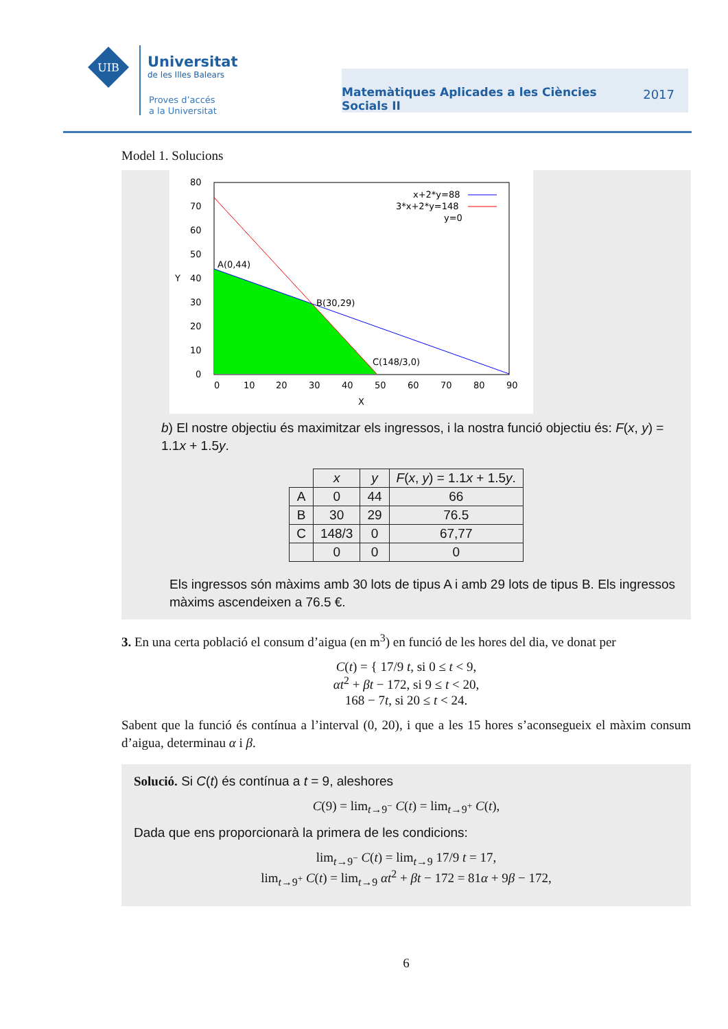UIB
Universitat
de les Illes Balears
Proves d’accés
a la Universitat
Matemàtiques Aplicades a les Ciències Socials II 2017
Model 1. Solucions
80
70
60
50
40
30
20
10
0
0
10
20
30
40
50
60
70
80
90
X
Y
A(0,44)
B(30,29)
C(148/3,0)
x+2*y=88
3*x+2*y=148
y=0
b) El nostre objectiu és maximitzar els ingressos, i la nostra funció objectiu és: F(x, y) = 1.1x + 1.5y.
| | x | y | F ( x , y ) = 1.1 x + 1.5 y . |
| --- | --- | --- | --- |
| A | 0 | 44 | 66 |
| B | 30 | 29 | 76.5 |
| C | 148/3 | 0 | 67,77 |
| | 0 | 0 | 0 |
Els ingressos són màxims amb 30 lots de tipus A i amb 29 lots de tipus B. Els ingressos màxims ascendeixen a 76.5 €.
3. En una certa població el consum d’aigua (en m<sup>3</sup>) en funció de les hores del dia, ve donat per
C(t) = { 17/9 t, si 0 ≤ t < 9,
αt<sup>2</sup> + βt − 172, si 9 ≤ t < 20,
168 − 7t, si 20 ≤ t < 24.
Sabent que la funció és contínua a l’interval (0, 20), i que a les 15 hores s’aconsegueix el màxim consum d’aigua, determinau α i β.
Solució. Si C(t) és contínua a t = 9, aleshores
C(9) = lim<sub>t→9<sup>−</sup></sub> C(t) = lim<sub>t→9<sup>+</sup></sub> C(t),
Dada que ens proporcionarà la primera de les condicions:
lim<sub>t→9<sup>−</sup></sub> C(t) = lim<sub>t→9</sub> 17/9 t = 17,
lim<sub>t→9<sup>+</sup></sub> C(t) = lim<sub>t→9</sub> αt<sup>2</sup> + βt − 172 = 81α + 9β − 172,
6